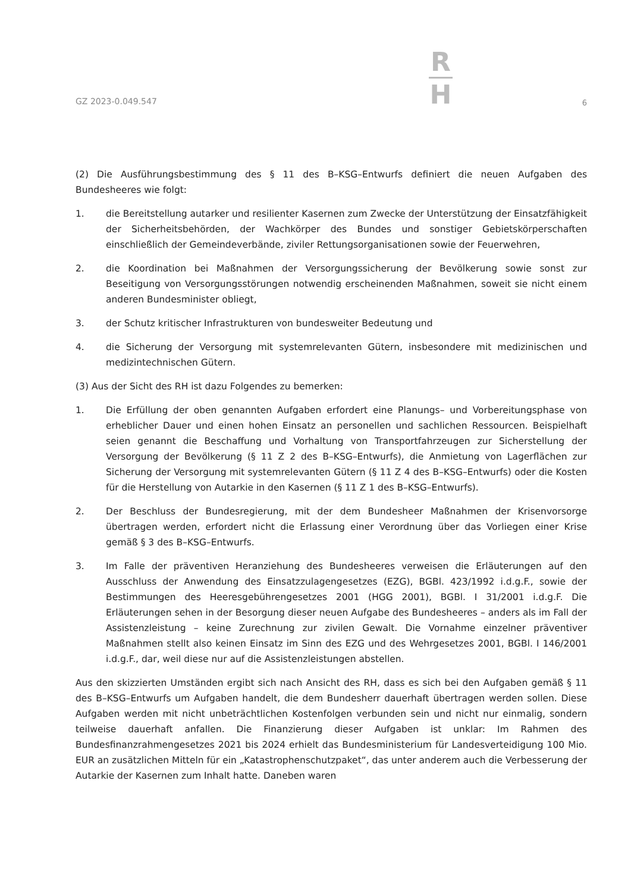GZ 2023-0.049.547
R
H
6
(2) Die Ausführungsbestimmung des § 11 des B–KSG–Entwurfs definiert die neuen Aufgaben des Bundesheeres wie folgt:
1. die Bereitstellung autarker und resilienter Kasernen zum Zwecke der Unterstützung der Einsatzfähigkeit der Sicherheitsbehörden, der Wachkörper des Bundes und sonstiger Gebietskörperschaften einschließlich der Gemeindeverbände, ziviler Rettungsorganisationen sowie der Feuerwehren,
2. die Koordination bei Maßnahmen der Versorgungssicherung der Bevölkerung sowie sonst zur Beseitigung von Versorgungsstörungen notwendig erscheinenden Maßnahmen, soweit sie nicht einem anderen Bundesminister obliegt,
3. der Schutz kritischer Infrastrukturen von bundesweiter Bedeutung und
4. die Sicherung der Versorgung mit systemrelevanten Gütern, insbesondere mit medizinischen und medizintechnischen Gütern.
(3) Aus der Sicht des RH ist dazu Folgendes zu bemerken:
1. Die Erfüllung der oben genannten Aufgaben erfordert eine Planungs– und Vorbereitungsphase von erheblicher Dauer und einen hohen Einsatz an personellen und sachlichen Ressourcen. Beispielhaft seien genannt die Beschaffung und Vorhaltung von Transportfahrzeugen zur Sicherstellung der Versorgung der Bevölkerung (§ 11 Z 2 des B–KSG–Entwurfs), die Anmietung von Lagerflächen zur Sicherung der Versorgung mit systemrelevanten Gütern (§ 11 Z 4 des B–KSG–Entwurfs) oder die Kosten für die Herstellung von Autarkie in den Kasernen (§ 11 Z 1 des B–KSG–Entwurfs).
2. Der Beschluss der Bundesregierung, mit der dem Bundesheer Maßnahmen der Krisenvorsorge übertragen werden, erfordert nicht die Erlassung einer Verordnung über das Vorliegen einer Krise gemäß § 3 des B–KSG–Entwurfs.
3. Im Falle der präventiven Heranziehung des Bundesheeres verweisen die Erläuterungen auf den Ausschluss der Anwendung des Einsatzzulagengesetzes (EZG), BGBl. 423/1992 i.d.g.F., sowie der Bestimmungen des Heeresgebührengesetzes 2001 (HGG 2001), BGBl. I 31/2001 i.d.g.F. Die Erläuterungen sehen in der Besorgung dieser neuen Aufgabe des Bundesheeres – anders als im Fall der Assistenzleistung – keine Zurechnung zur zivilen Gewalt. Die Vornahme einzelner präventiver Maßnahmen stellt also keinen Einsatz im Sinn des EZG und des Wehrgesetzes 2001, BGBl. I 146/2001 i.d.g.F., dar, weil diese nur auf die Assistenzleistungen abstellen.
Aus den skizzierten Umständen ergibt sich nach Ansicht des RH, dass es sich bei den Aufgaben gemäß § 11 des B–KSG–Entwurfs um Aufgaben handelt, die dem Bundesherr dauerhaft übertragen werden sollen. Diese Aufgaben werden mit nicht unbeträchtlichen Kostenfolgen verbunden sein und nicht nur einmalig, sondern teilweise dauerhaft anfallen. Die Finanzierung dieser Aufgaben ist unklar: Im Rahmen des Bundesfinanzrahmengesetzes 2021 bis 2024 erhielt das Bundesministerium für Landesverteidigung 100 Mio. EUR an zusätzlichen Mitteln für ein „Katastrophenschutzpaket“, das unter anderem auch die Verbesserung der Autarkie der Kasernen zum Inhalt hatte. Daneben waren